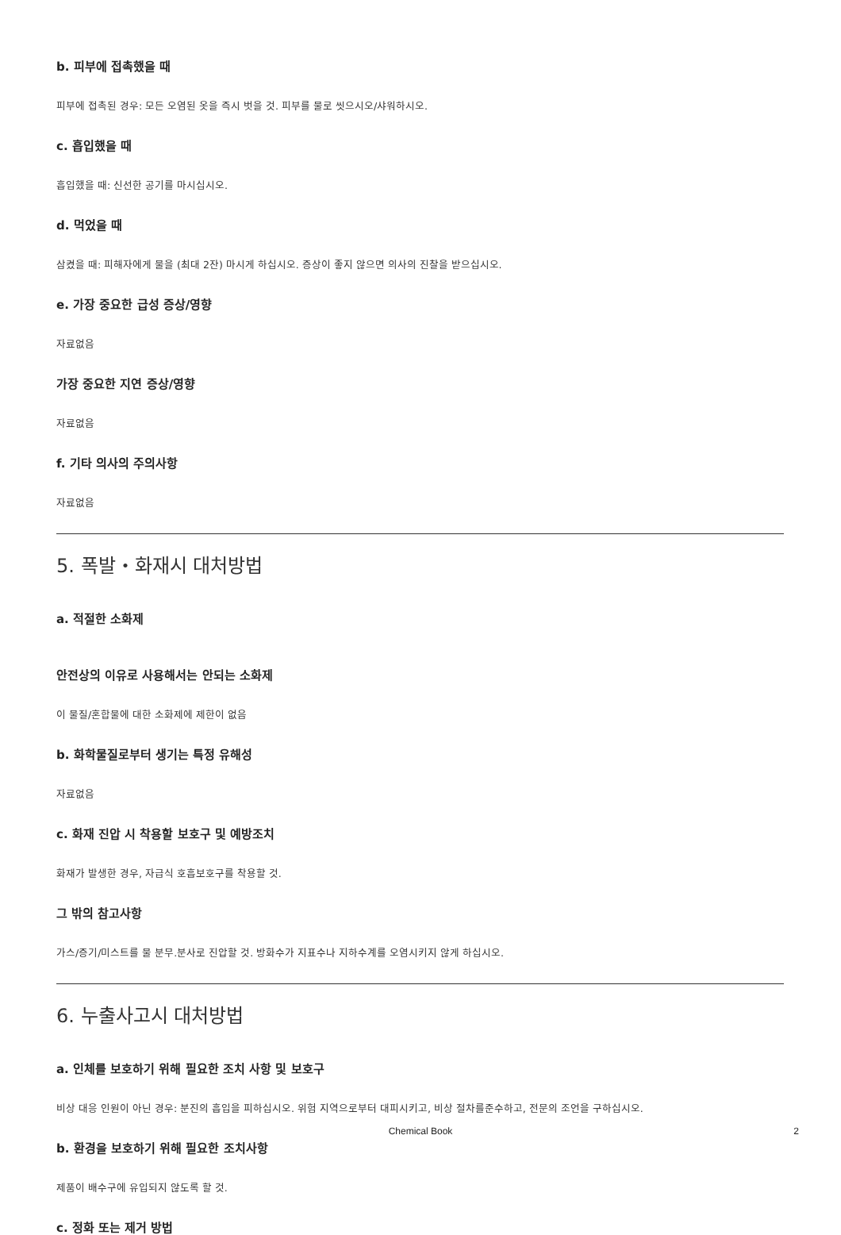b. 피부에 접촉했을 때
피부에 접촉된 경우: 모든 오염된 옷을 즉시 벗을 것. 피부를 물로 씻으시오/샤워하시오.
c. 흡입했을 때
흡입했을 때: 신선한 공기를 마시십시오.
d. 먹었을 때
삼켰을 때: 피해자에게 물을 (최대 2잔) 마시게 하십시오. 증상이 좋지 않으면 의사의 진찰을 받으십시오.
e. 가장 중요한 급성 증상/영향
자료없음
가장 중요한 지연 증상/영향
자료없음
f. 기타 의사의 주의사항
자료없음
5. 폭발・화재시 대처방법
a. 적절한 소화제
안전상의 이유로 사용해서는 안되는 소화제
이 물질/혼합물에 대한 소화제에 제한이 없음
b. 화학물질로부터 생기는 특정 유해성
자료없음
c. 화재 진압 시 착용할 보호구 및 예방조치
화재가 발생한 경우, 자급식 호흡보호구를 착용할 것.
그 밖의 참고사항
가스/증기/미스트를 물 분무.분사로 진압할 것. 방화수가 지표수나 지하수계를 오염시키지 않게 하십시오.
6. 누출사고시 대처방법
a. 인체를 보호하기 위해 필요한 조치 사항 및 보호구
비상 대응 인원이 아닌 경우: 분진의 흡입을 피하십시오. 위험 지역으로부터 대피시키고, 비상 절차를준수하고, 전문의 조언을 구하십시오.
b. 환경을 보호하기 위해 필요한 조치사항
제품이 배수구에 유입되지 않도록 할 것.
c. 정화 또는 제거 방법
Chemical Book
2